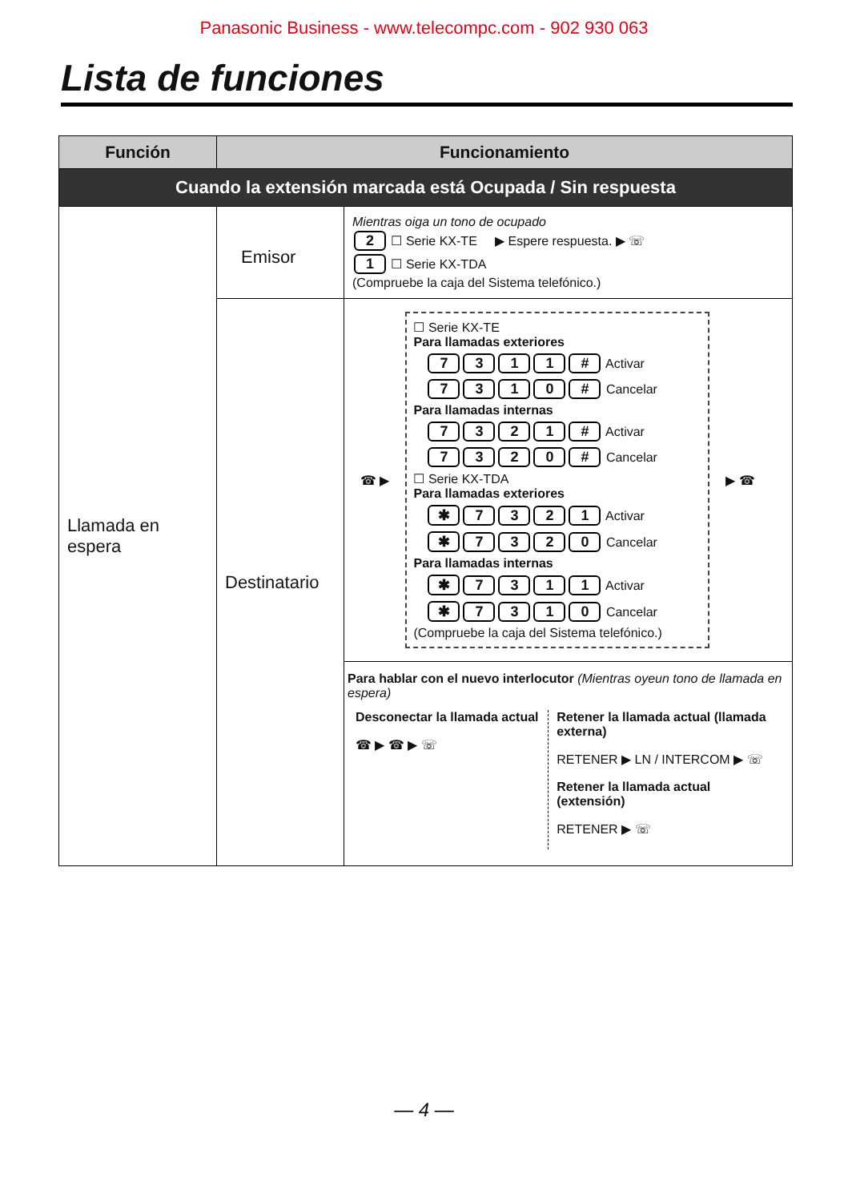Panasonic Business - www.telecompc.com - 902 930 063
Lista de funciones
| Función | Funcionamiento | |
| --- | --- | --- |
| Cuando la extensión marcada está Ocupada / Sin respuesta | | |
| Llamada en espera | Emisor | Mientras oiga un tono de ocupado 2 ☐ Serie KX-TE ▶ Espere respuesta. ▶ ☏ 1 ☐ Serie KX-TDA (Compruebe la caja del Sistema telefónico.) |
| | Destinatario | ☎ ▶ ☐ Serie KX-TE Para llamadas exteriores 7 3 1 1 # Activar 7 3 1 0 # Cancelar Para llamadas internas 7 3 2 1 # Activar 7 3 2 0 # Cancelar ☐ Serie KX-TDA Para llamadas exteriores ✱ 7 3 2 1 Activar ✱ 7 3 2 0 Cancelar Para llamadas internas ✱ 7 3 1 1 Activar ✱ 7 3 1 0 Cancelar (Compruebe la caja del Sistema telefónico.) ▶ ☎ |
| | | Para hablar con el nuevo interlocutor (Mientras oyeun tono de llamada en espera) Desconectar la llamada actual ☎ ▶ ☎ ▶ ☏ Retener la llamada actual (llamada externa) RETENER ▶ LN / INTERCOM ▶ ☏ Retener la llamada actual (extensión) RETENER ▶ ☏ |
— 4 —